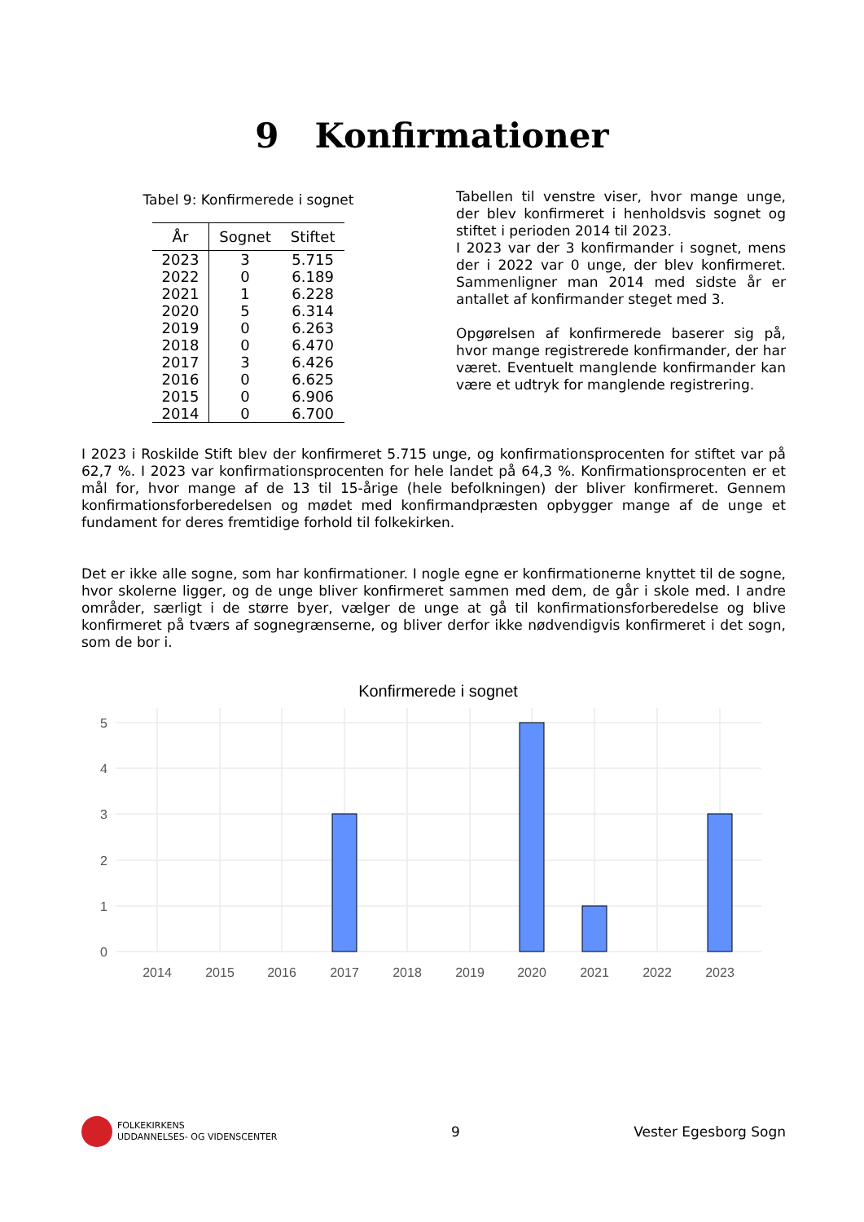9 Konfirmationer
Tabel 9: Konfirmerede i sognet
| År | Sognet | Stiftet |
| --- | --- | --- |
| 2023 | 3 | 5.715 |
| 2022 | 0 | 6.189 |
| 2021 | 1 | 6.228 |
| 2020 | 5 | 6.314 |
| 2019 | 0 | 6.263 |
| 2018 | 0 | 6.470 |
| 2017 | 3 | 6.426 |
| 2016 | 0 | 6.625 |
| 2015 | 0 | 6.906 |
| 2014 | 0 | 6.700 |
Tabellen til venstre viser, hvor mange unge, der blev konfirmeret i henholdsvis sognet og stiftet i perioden 2014 til 2023.
I 2023 var der 3 konfirmander i sognet, mens der i 2022 var 0 unge, der blev konfirmeret. Sammenligner man 2014 med sidste år er antallet af konfirmander steget med 3.
Opgørelsen af konfirmerede baserer sig på, hvor mange registrerede konfirmander, der har været. Eventuelt manglende konfirmander kan være et udtryk for manglende registrering.
I 2023 i Roskilde Stift blev der konfirmeret 5.715 unge, og konfirmationsprocenten for stiftet var på 62,7 %. I 2023 var konfirmationsprocenten for hele landet på 64,3 %. Konfirmationsprocenten er et mål for, hvor mange af de 13 til 15-årige (hele befolkningen) der bliver konfirmeret. Gennem konfirmationsforberedelsen og mødet med konfirmandpræsten opbygger mange af de unge et fundament for deres fremtidige forhold til folkekirken.
Det er ikke alle sogne, som har konfirmationer. I nogle egne er konfirmationerne knyttet til de sogne, hvor skolerne ligger, og de unge bliver konfirmeret sammen med dem, de går i skole med. I andre områder, særligt i de større byer, vælger de unge at gå til konfirmationsforberedelse og blive konfirmeret på tværs af sognegrænserne, og bliver derfor ikke nødvendigvis konfirmeret i det sogn, som de bor i.
Konfirmerede i sognet
5
4
3
2
1
0
2014
2015
2016
2017
2018
2019
2020
2021
2022
2023
FOLKEKIRKENS
UDDANNELSES- OG VIDENSCENTER
9 Vester Egesborg Sogn